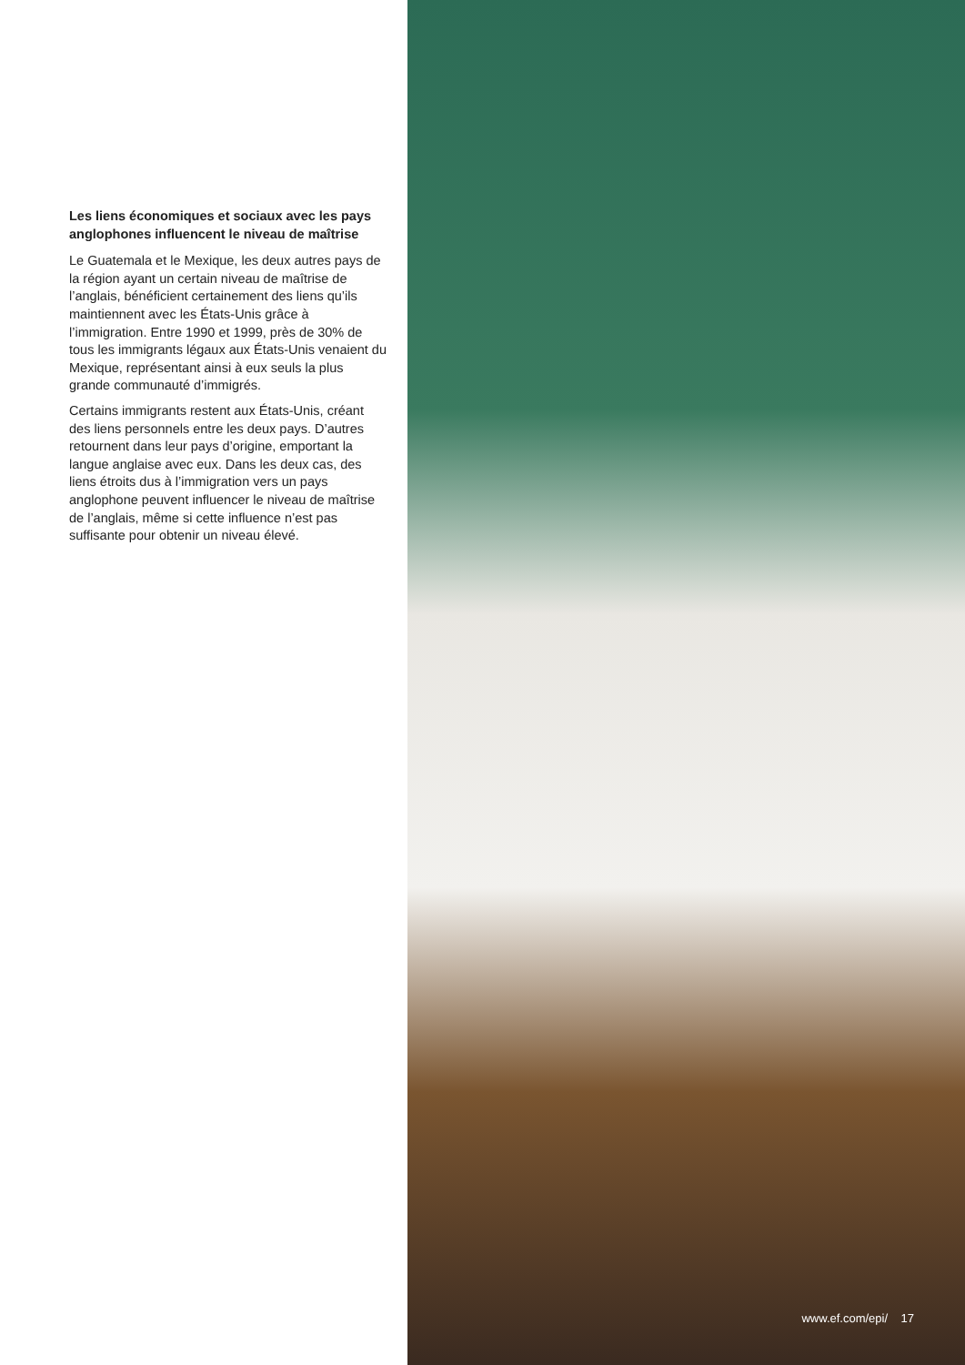Les liens économiques et sociaux avec les pays anglophones influencent le niveau de maîtrise
Le Guatemala et le Mexique, les deux autres pays de la région ayant un certain niveau de maîtrise de l’anglais, bénéficient certainement des liens qu’ils maintiennent avec les États-Unis grâce à l’immigration. Entre 1990 et 1999, près de 30% de tous les immigrants légaux aux États-Unis venaient du Mexique, représentant ainsi à eux seuls la plus grande communauté d’immigrés.
Certains immigrants restent aux États-Unis, créant des liens personnels entre les deux pays. D’autres retournent dans leur pays d’origine, emportant la langue anglaise avec eux. Dans les deux cas, des liens étroits dus à l’immigration vers un pays anglophone peuvent influencer le niveau de maîtrise de l’anglais, même si cette influence n’est pas suffisante pour obtenir un niveau élevé.
www.ef.com/epi/ 17